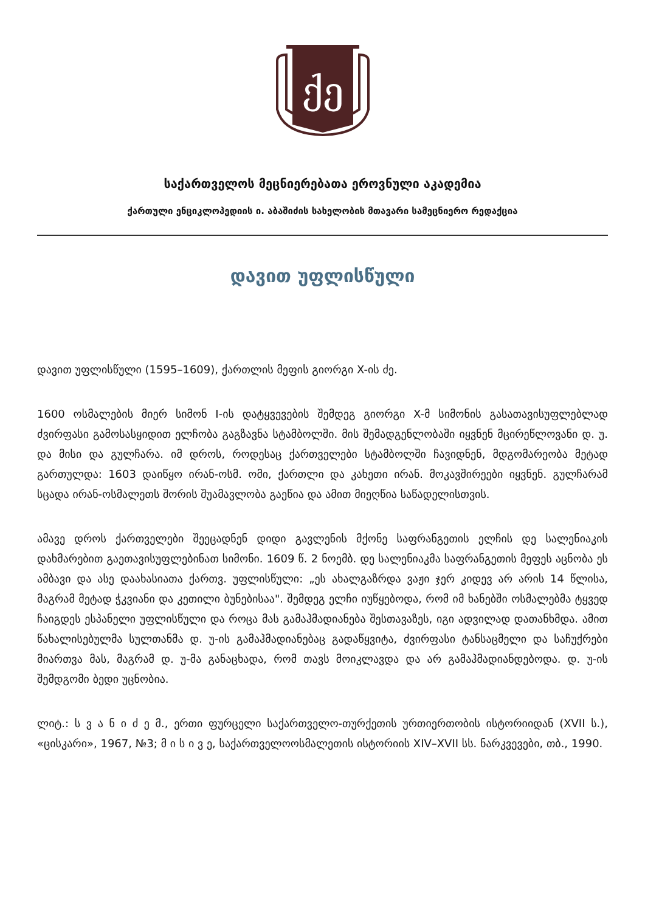ქე
საქართველოს მეცნიერებათა ეროვნული აკადემია
ქართული ენციკლოპედიის ი. აბაშიძის სახელობის მთავარი სამეცნიერო რედაქცია
დავით უფლისწული
დავით უფლისწული (1595–1609), ქართლის მეფის გიორგი X-ის ძე.
1600 ოსმალების მიერ სიმონ I-ის დატყვევების შემდეგ გიორგი X-მ სიმონის გასათავისუფლებლად ძვირფასი გამოსასყიდით ელჩობა გაგზავნა სტამბოლში. მის შემადგენლობაში იყვნენ მცირეწლოვანი დ. უ. და მისი და გულჩარა. იმ დროს, როდესაც ქართველები სტამბოლში ჩავიდნენ, მდგომარეობა მეტად გართულდა: 1603 დაიწყო ირან-ოსმ. ომი, ქართლი და კახეთი ირან. მოკავშირეები იყვნენ. გულჩარამ სცადა ირან-ოსმალეთს შორის შუამავლობა გაეწია და ამით მიეღწია საწადელისთვის.
ამავე დროს ქართველები შეეცადნენ დიდი გავლენის მქონე საფრანგეთის ელჩის დე სალენიაკის დახმარებით გაეთავისუფლებინათ სიმონი. 1609 წ. 2 ნოემბ. დე სალენიაკმა საფრანგეთის მეფეს აცნობა ეს ამბავი და ასე დაახასიათა ქართვ. უფლისწული: „ეს ახალგაზრდა ვაჟი ჯერ კიდევ არ არის 14 წლისა, მაგრამ მეტად ჭკვიანი და კეთილი ბუნებისაა". შემდეგ ელჩი იუწყებოდა, რომ იმ ხანებში ოსმალებმა ტყვედ ჩაიგდეს ესპანელი უფლისწული და როცა მას გამაჰმადიანება შესთავაზეს, იგი ადვილად დათანხმდა. ამით წახალისებულმა სულთანმა დ. უ-ის გამაჰმადიანებაც გადაწყვიტა, ძვირფასი ტანსაცმელი და საჩუქრები მიართვა მას, მაგრამ დ. უ-მა განაცხადა, რომ თავს მოიკლავდა და არ გამაჰმადიანდებოდა. დ. უ-ის შემდგომი ბედი უცნობია.
ლიტ.: ს ვ ა ნ ი ძ ე მ., ერთი ფურცელი საქართველო-თურქეთის ურთიერთობის ისტორიიდან (XVII ს.), «ცისკარი», 1967, №3; მ ი ს ი ვ ე, საქართველოოსმალეთის ისტორიის XIV–XVII სს. ნარკვევები, თბ., 1990.